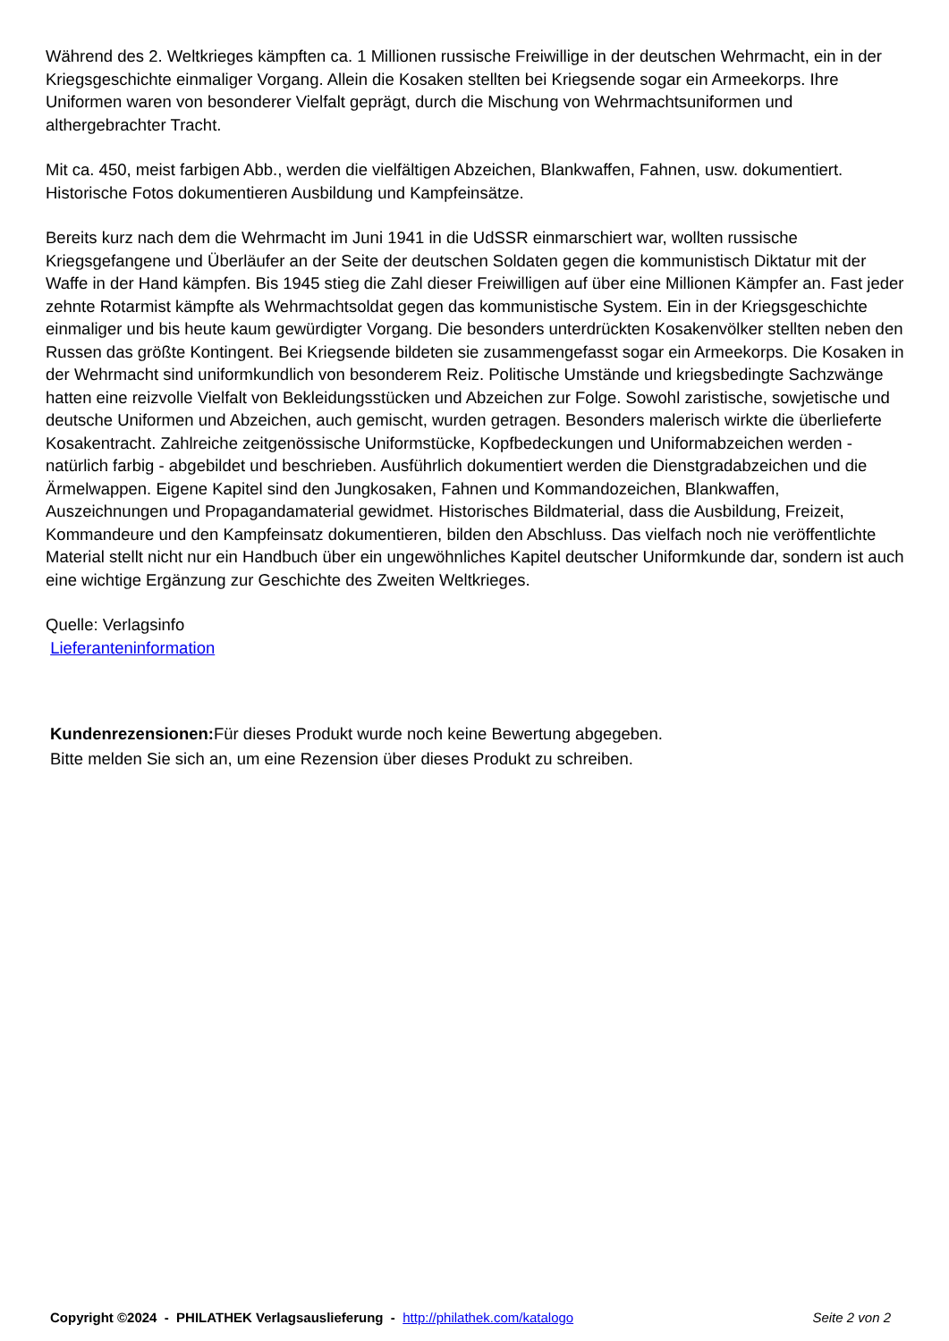Während des 2. Weltkrieges kämpften ca. 1 Millionen russische Freiwillige in der deutschen Wehrmacht, ein in der Kriegsgeschichte einmaliger Vorgang. Allein die Kosaken stellten bei Kriegsende sogar ein Armeekorps. Ihre Uniformen waren von besonderer Vielfalt geprägt, durch die Mischung von Wehrmachtsuniformen und althergebrachter Tracht.
Mit ca. 450, meist farbigen Abb., werden die vielfältigen Abzeichen, Blankwaffen, Fahnen, usw. dokumentiert. Historische Fotos dokumentieren Ausbildung und Kampfeinsätze.
Bereits kurz nach dem die Wehrmacht im Juni 1941 in die UdSSR einmarschiert war, wollten russische Kriegsgefangene und Überläufer an der Seite der deutschen Soldaten gegen die kommunistisch Diktatur mit der Waffe in der Hand kämpfen. Bis 1945 stieg die Zahl dieser Freiwilligen auf über eine Millionen Kämpfer an. Fast jeder zehnte Rotarmist kämpfte als Wehrmachtsoldat gegen das kommunistische System. Ein in der Kriegsgeschichte einmaliger und bis heute kaum gewürdigter Vorgang. Die besonders unterdrückten Kosakenvölker stellten neben den Russen das größte Kontingent. Bei Kriegsende bildeten sie zusammengefasst sogar ein Armeekorps. Die Kosaken in der Wehrmacht sind uniformkundlich von besonderem Reiz. Politische Umstände und kriegsbedingte Sachzwänge hatten eine reizvolle Vielfalt von Bekleidungsstücken und Abzeichen zur Folge. Sowohl zaristische, sowjetische und deutsche Uniformen und Abzeichen, auch gemischt, wurden getragen. Besonders malerisch wirkte die überlieferte Kosakentracht. Zahlreiche zeitgenössische Uniformstücke, Kopfbedeckungen und Uniformabzeichen werden - natürlich farbig - abgebildet und beschrieben. Ausführlich dokumentiert werden die Dienstgradabzeichen und die Ärmelwappen. Eigene Kapitel sind den Jungkosaken, Fahnen und Kommandozeichen, Blankwaffen, Auszeichnungen und Propagandamaterial gewidmet. Historisches Bildmaterial, dass die Ausbildung, Freizeit, Kommandeure und den Kampfeinsatz dokumentieren, bilden den Abschluss. Das vielfach noch nie veröffentlichte Material stellt nicht nur ein Handbuch über ein ungewöhnliches Kapitel deutscher Uniformkunde dar, sondern ist auch eine wichtige Ergänzung zur Geschichte des Zweiten Weltkrieges.
Quelle: Verlagsinfo
Lieferanteninformation
Kundenrezensionen: Für dieses Produkt wurde noch keine Bewertung abgegeben.
Bitte melden Sie sich an, um eine Rezension über dieses Produkt zu schreiben.
Copyright ©2024 - PHILATHEK Verlagsauslieferung - http://philathek.com/katalogo Seite 2 von 2